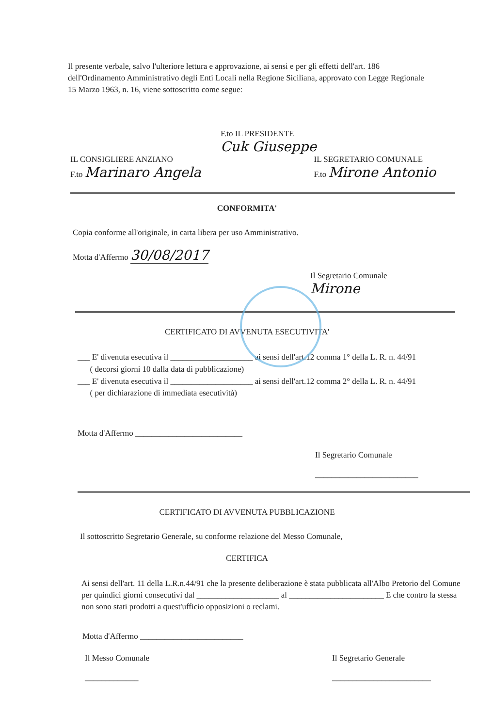Il presente verbale, salvo l'ulteriore lettura e approvazione, ai sensi e per gli effetti dell'art. 186 dell'Ordinamento Amministrativo degli Enti Locali nella Regione Siciliana, approvato con Legge Regionale 15 Marzo 1963, n. 16, viene sottoscritto come segue:
F.to IL PRESIDENTE
Cuk Giuseppe
IL CONSIGLIERE ANZIANO
F.to Marinaro Angela
IL SEGRETARIO COMUNALE
F.to Mirone Antonio
CONFORMITA'
Copia conforme all'originale, in carta libera per uso Amministrativo.
Motta d'Affermo 30/08/2017
Il Segretario Comunale
Mirone
CERTIFICATO DI AVVENUTA ESECUTIVITA'
___ E' divenuta esecutiva il ____________________ ai sensi dell'art.12 comma 1° della L. R. n. 44/91
( decorsi giorni 10 dalla data di pubblicazione)
___ E' divenuta esecutiva il ____________________ ai sensi dell'art.12 comma 2° della L. R. n. 44/91
( per dichiarazione di immediata esecutività)
Motta d'Affermo __________________________
Il Segretario Comunale
_________________________
CERTIFICATO DI AVVENUTA PUBBLICAZIONE
Il sottoscritto Segretario Generale, su conforme relazione del Messo Comunale,
CERTIFICA
Ai sensi dell'art. 11 della L.R.n.44/91 che la presente deliberazione è stata pubblicata all'Albo Pretorio del Comune per quindici giorni consecutivi dal ____________________ al _______________________ E che contro la stessa non sono stati prodotti a quest'ufficio opposizioni o reclami.
Motta d'Affermo _________________________
Il Messo Comunale
_____________
Il Segretario Generale
________________________